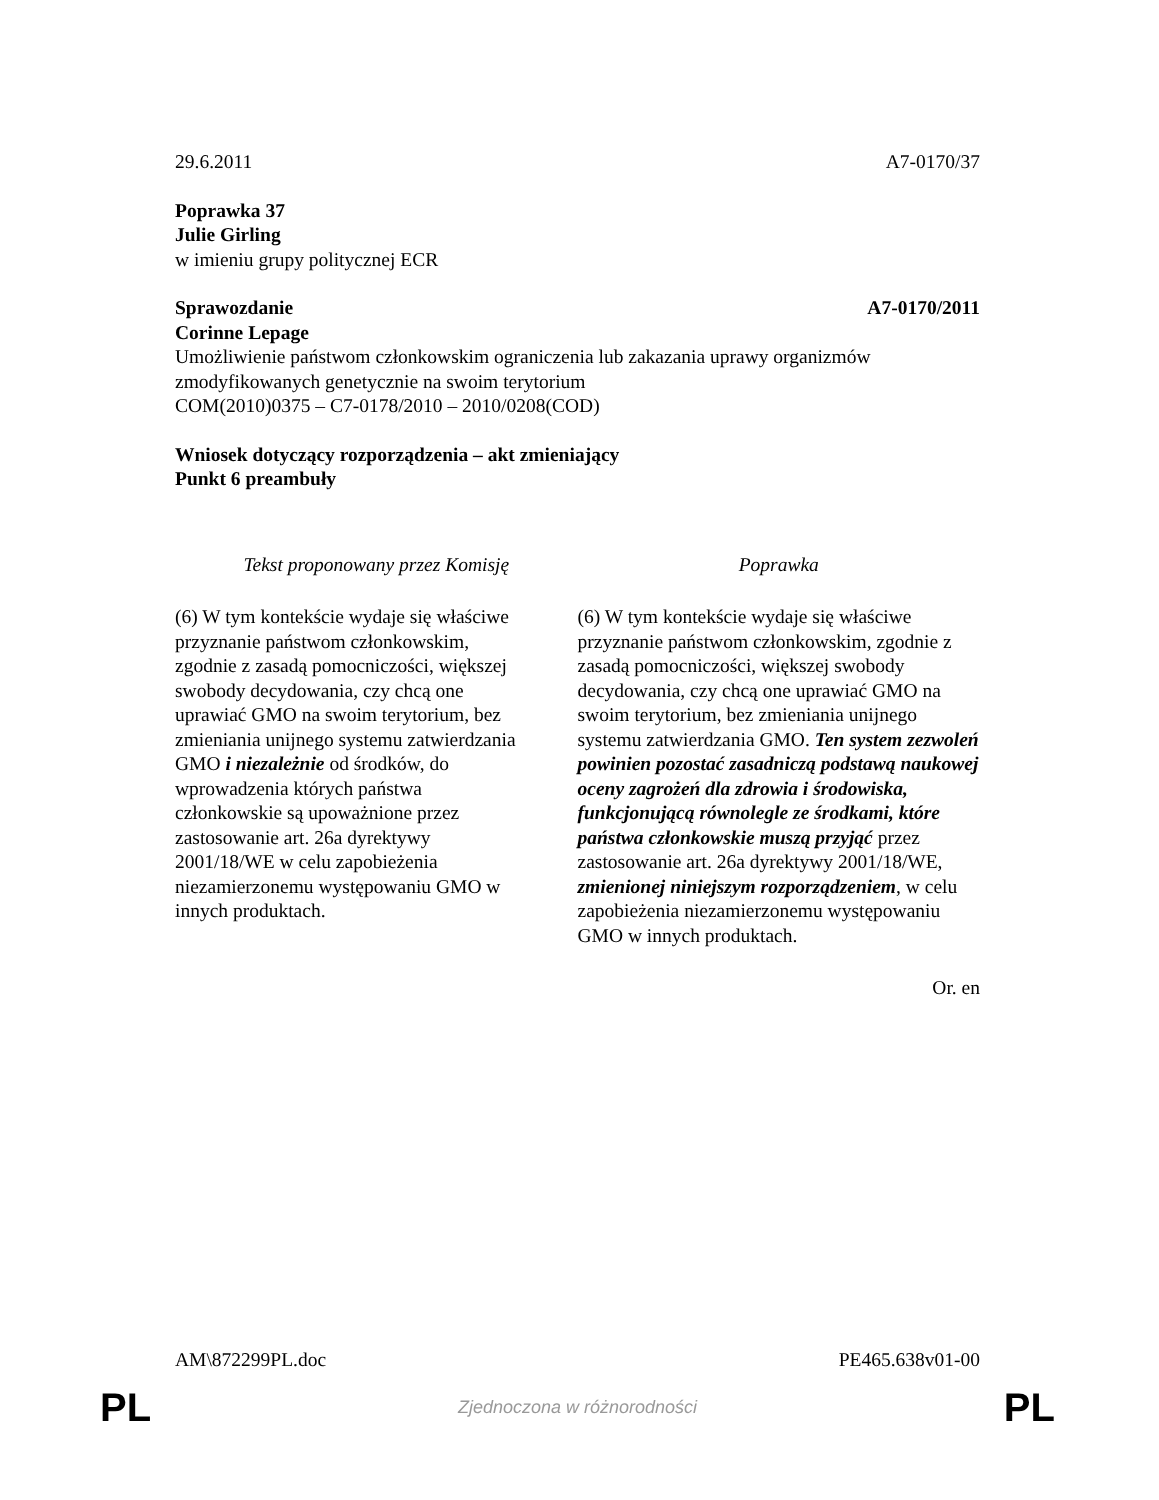29.6.2011 A7-0170/37
Poprawka 37
Julie Girling
w imieniu grupy politycznej ECR
Sprawozdanie A7-0170/2011
Corinne Lepage
Umożliwienie państwom członkowskim ograniczenia lub zakazania uprawy organizmów zmodyfikowanych genetycznie na swoim terytorium
COM(2010)0375 – C7-0178/2010 – 2010/0208(COD)
Wniosek dotyczący rozporządzenia – akt zmieniający
Punkt 6 preambuły
| Tekst proponowany przez Komisję | Poprawka |
| --- | --- |
| (6) W tym kontekście wydaje się właściwe przyznanie państwom członkowskim, zgodnie z zasadą pomocniczości, większej swobody decydowania, czy chcą one uprawiać GMO na swoim terytorium, bez zmieniania unijnego systemu zatwierdzania GMO i niezależnie od środków, do wprowadzenia których państwa członkowskie są upoważnione przez zastosowanie art. 26a dyrektywy 2001/18/WE w celu zapobieżenia niezamierzonemu występowaniu GMO w innych produktach. | (6) W tym kontekście wydaje się właściwe przyznanie państwom członkowskim, zgodnie z zasadą pomocniczości, większej swobody decydowania, czy chcą one uprawiać GMO na swoim terytorium, bez zmieniania unijnego systemu zatwierdzania GMO. Ten system zezwoleń powinien pozostać zasadniczą podstawą naukowej oceny zagrożeń dla zdrowia i środowiska, funkcjonującą równolegle ze środkami, które państwa członkowskie muszą przyjąć przez zastosowanie art. 26a dyrektywy 2001/18/WE, zmienionej niniejszym rozporządzeniem , w celu zapobieżenia niezamierzonemu występowaniu GMO w innych produktach. |
Or. en
AM\872299PL.doc PE465.638v01-00
PL Zjednoczona w różnorodności PL